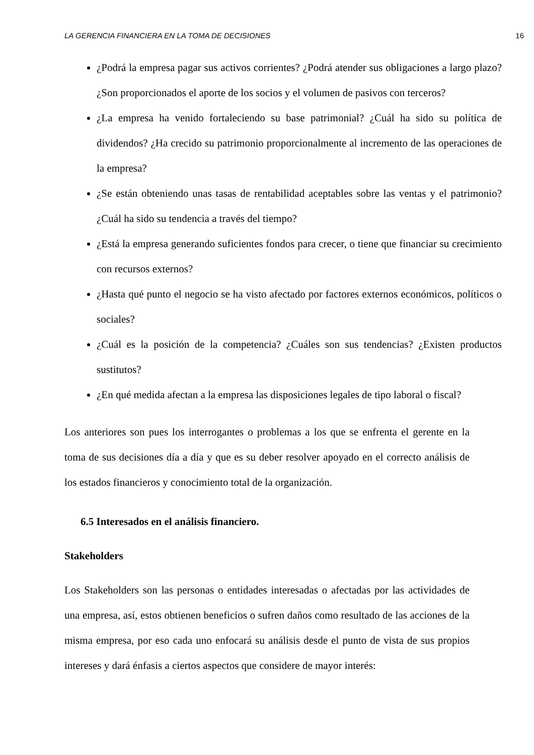LA GERENCIA FINANCIERA EN LA TOMA DE DECISIONES 16
¿Podrá la empresa pagar sus activos corrientes? ¿Podrá atender sus obligaciones a largo plazo? ¿Son proporcionados el aporte de los socios y el volumen de pasivos con terceros?
¿La empresa ha venido fortaleciendo su base patrimonial? ¿Cuál ha sido su política de dividendos? ¿Ha crecido su patrimonio proporcionalmente al incremento de las operaciones de la empresa?
¿Se están obteniendo unas tasas de rentabilidad aceptables sobre las ventas y el patrimonio? ¿Cuál ha sido su tendencia a través del tiempo?
¿Está la empresa generando suficientes fondos para crecer, o tiene que financiar su crecimiento con recursos externos?
¿Hasta qué punto el negocio se ha visto afectado por factores externos económicos, políticos o sociales?
¿Cuál es la posición de la competencia? ¿Cuáles son sus tendencias? ¿Existen productos sustitutos?
¿En qué medida afectan a la empresa las disposiciones legales de tipo laboral o fiscal?
Los anteriores son pues los interrogantes o problemas a los que se enfrenta el gerente en la toma de sus decisiones día a día y que es su deber resolver apoyado en el correcto análisis de los estados financieros y conocimiento total de la organización.
6.5 Interesados en el análisis financiero.
Stakeholders
Los Stakeholders son las personas o entidades interesadas o afectadas por las actividades de una empresa, así, estos obtienen beneficios o sufren daños como resultado de las acciones de la misma empresa, por eso cada uno enfocará su análisis desde el punto de vista de sus propios intereses y dará énfasis a ciertos aspectos que considere de mayor interés: